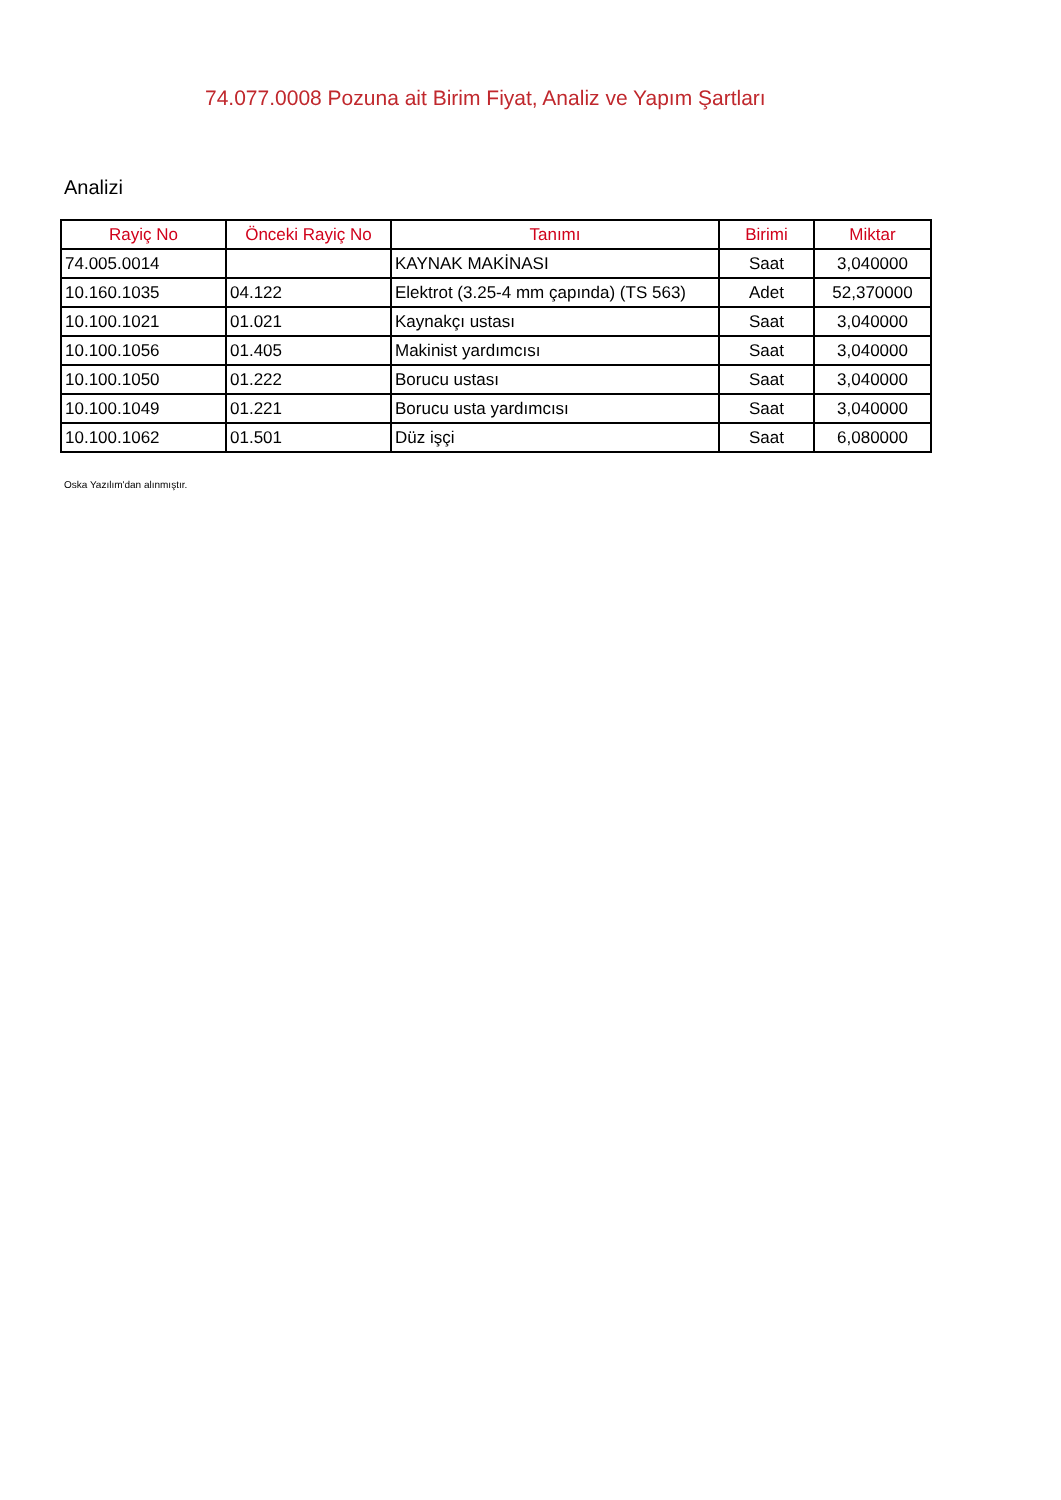74.077.0008 Pozuna ait Birim Fiyat, Analiz ve Yapım Şartları
Analizi
| Rayiç No | Önceki Rayiç No | Tanımı | Birimi | Miktar |
| --- | --- | --- | --- | --- |
| 74.005.0014 | | KAYNAK MAKİNASI | Saat | 3,040000 |
| 10.160.1035 | 04.122 | Elektrot (3.25-4 mm çapında) (TS 563) | Adet | 52,370000 |
| 10.100.1021 | 01.021 | Kaynakçı ustası | Saat | 3,040000 |
| 10.100.1056 | 01.405 | Makinist yardımcısı | Saat | 3,040000 |
| 10.100.1050 | 01.222 | Borucu ustası | Saat | 3,040000 |
| 10.100.1049 | 01.221 | Borucu usta yardımcısı | Saat | 3,040000 |
| 10.100.1062 | 01.501 | Düz işçi | Saat | 6,080000 |
Oska Yazılım'dan alınmıştır.